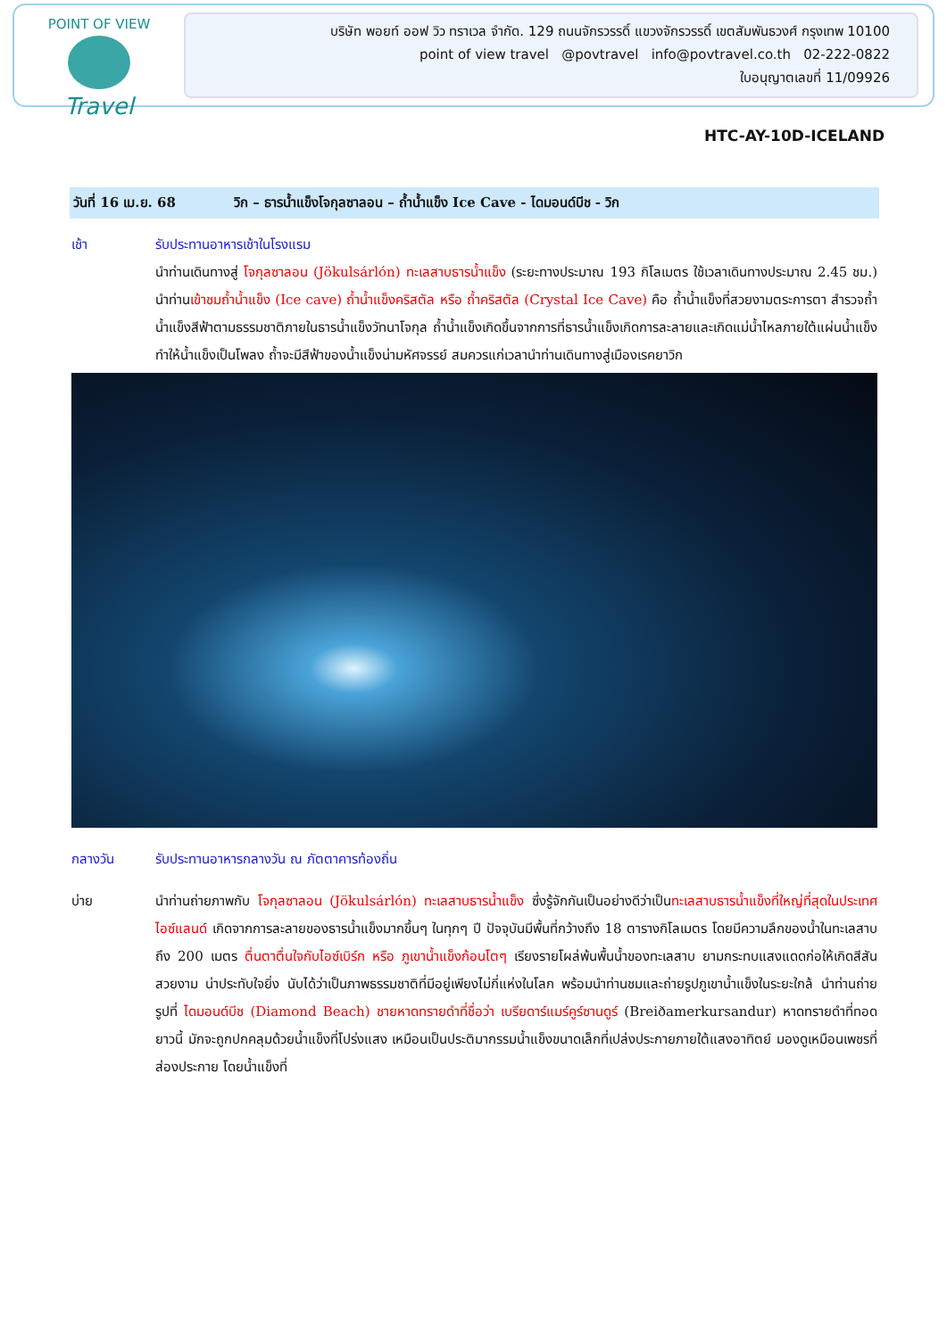POINT OF VIEW
Travel
บริษัท พอยท์ ออฟ วิว ทราเวล จำกัด. 129 ถนนจักรวรรดิ์ แขวงจักรวรรดิ์ เขตสัมพันธวงศ์ กรุงเทพ 10100
point of view travel @povtravel info@povtravel.co.th 02-222-0822
ใบอนุญาตเลขที่ 11/09926
HTC-AY-10D-ICELAND
วันที่ 16 เม.ย. 68 วิก – ธารน้ำแข็งโจกุลซาลอน – ถ้ำน้ำแข็ง Ice Cave - ไดมอนด์บีช - วิก
เช้า รับประทานอาหารเช้าในโรงแรม
นำท่านเดินทางสู่ โจกุลซาลอน (Jökulsárlón) ทะเลสาบธารน้ำแข็ง (ระยะทางประมาณ 193 กิโลเมตร ใช้เวลาเดินทางประมาณ 2.45 ชม.) นำท่านเข้าชมถ้ำน้ำแข็ง (Ice cave) ถ้ำน้ำแข็งคริสตัล หรือ ถ้ำคริสตัล (Crystal Ice Cave) คือ ถ้ำน้ำแข็งที่สวยงามตระการตา สำรวจถ้ำน้ำแข็งสีฟ้าตามธรรมชาติภายในธารน้ำแข็งวัทนาโจกุล ถ้ำน้ำแข็งเกิดขึ้นจากการที่ธารน้ำแข็งเกิดการละลายและเกิดแม่น้ำไหลภายใต้แผ่นน้ำแข็ง ทำให้น้ำแข็งเป็นโพลง ถ้ำจะมีสีฟ้าของน้ำแข็งน่ามหัศจรรย์ สมควรแก่เวลานำท่านเดินทางสู่เมืองเรคยาวิก
กลางวัน รับประทานอาหารกลางวัน ณ ภัตตาคารท้องถิ่น
บ่าย นำท่านถ่ายภาพกับ โจกุลซาลอน (Jökulsárlón) ทะเลสาบธารน้ำแข็ง ซึ่งรู้จักกันเป็นอย่างดีว่าเป็นทะเลสาบธารน้ำแข็งที่ใหญ่ที่สุดในประเทศไอซ์แลนด์ เกิดจากการละลายของธารน้ำแข็งมากขึ้นๆ ในทุกๆ ปี ปัจจุบันมีพื้นที่กว้างถึง 18 ตารางกิโลเมตร โดยมีความลึกของน้ำในทะเลสาบถึง 200 เมตร ตื่นตาตื่นใจกับไอซ์เบิร์ก หรือ ภูเขาน้ำแข็งก้อนโตๆ เรียงรายโผล่พ้นพื้นน้ำของทะเลสาบ ยามกระทบแสงแดดก่อให้เกิดสีสันสวยงาม น่าประทับใจยิ่ง นับได้ว่าเป็นภาพธรรมชาติที่มีอยู่เพียงไม่กี่แห่งในโลก พร้อมนำท่านชมและถ่ายรูปภูเขาน้ำแข็งในระยะใกล้ นำท่านถ่ายรูปที่ ไดมอนด์บีช (Diamond Beach) ชายหาดทรายดำที่ชื่อว่า เบรียดาร์แมร์คูร์ซานดูร์ (Breiðamerkursandur) หาดทรายดำที่ทอดยาวนี้ มักจะถูกปกคลุมด้วยน้ำแข็งที่โปร่งแสง เหมือนเป็นประติมากรรมน้ำแข็งขนาดเล็กที่เปล่งประกายภายใต้แสงอาทิตย์ มองดูเหมือนเพชรที่ส่องประกาย โดยน้ำแข็งที่